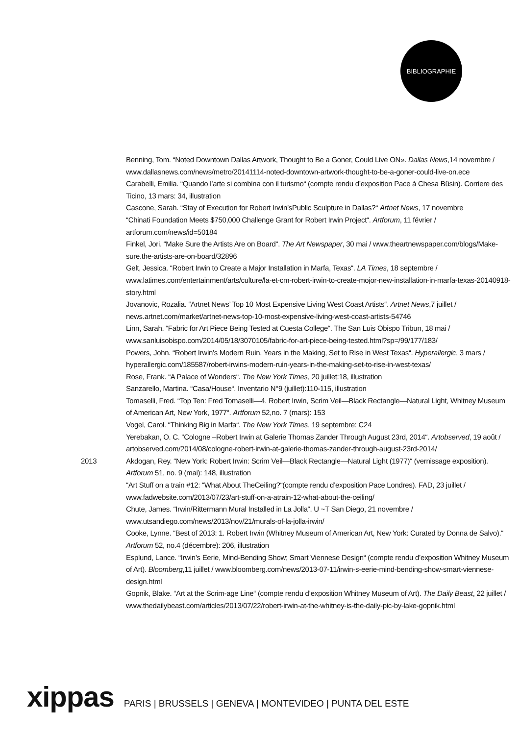BIBLIOGRAPHIE
Benning, Tom. “Noted Downtown Dallas Artwork, Thought to Be a Goner, Could Live ON». Dallas News,14 novembre / www.dallasnews.com/news/metro/20141114-noted-downtown-artwork-thought-to-be-a-goner-could-live-on.ece
Carabelli, Emilia. “Quando l’arte si combina con il turismo“ (compte rendu d’exposition Pace à Chesa Büsin). Corriere des Ticino, 13 mars: 34, illustration
Cascone, Sarah. “Stay of Execution for Robert Irwin’sPublic Sculpture in Dallas?“ Artnet News, 17 novembre
“Chinati Foundation Meets $750,000 Challenge Grant for Robert Irwin Project“. Artforum, 11 février / artforum.com/news/id=50184
Finkel, Jori. “Make Sure the Artists Are on Board“. The Art Newspaper, 30 mai / www.theartnewspaper.com/blogs/Make-sure.the-artists-are-on-board/32896
Gelt, Jessica. “Robert Irwin to Create a Major Installation in Marfa, Texas“. LA Times, 18 septembre / www.latimes.com/entertainment/arts/culture/la-et-cm-robert-irwin-to-create-mojor-new-installation-in-marfa-texas-20140918-story.html
Jovanovic, Rozalia. “Artnet News’ Top 10 Most Expensive Living West Coast Artists“. Artnet News,7 juillet / news.artnet.com/market/artnet-news-top-10-most-expensive-living-west-coast-artists-54746
Linn, Sarah. “Fabric for Art Piece Being Tested at Cuesta College“. The San Luis Obispo Tribun, 18 mai / www.sanluisobispo.com/2014/05/18/3070105/fabric-for-art-piece-being-tested.html?sp=/99/177/183/
Powers, John. “Robert Irwin’s Modern Ruin, Years in the Making, Set to Rise in West Texas“. Hyperallergic, 3 mars / hyperallergic.com/185587/robert-irwins-modern-ruin-years-in-the-making-set-to-rise-in-west-texas/
Rose, Frank. “A Palace of Wonders“. The New York Times, 20 juillet:18, illustration
Sanzarello, Martina. “Casa/House“. Inventario N°9 (juillet):110-115, illustration
Tomaselli, Fred. “Top Ten: Fred Tomaselli—4. Robert Irwin, Scrim Veil—Black Rectangle—Natural Light, Whitney Museum of American Art, New York, 1977“. Artforum 52,no. 7 (mars): 153
Vogel, Carol. “Thinking Big in Marfa“. The New York Times, 19 septembre: C24
Yerebakan, O. C. “Cologne –Robert Irwin at Galerie Thomas Zander Through August 23rd, 2014“. Artobserved, 19 août / artobserved.com/2014/08/cologne-robert-irwin-at-galerie-thomas-zander-through-august-23rd-2014/
2013 Akdogan, Rey. “New York: Robert Irwin: Scrim Veil—Black Rectangle—Natural Light (1977)“ (vernissage exposition). Artforum 51, no. 9 (mai): 148, illustration
“Art Stuff on a train #12: “What About TheCeiling?“(compte rendu d’exposition Pace Londres). FAD, 23 juillet / www.fadwebsite.com/2013/07/23/art-stuff-on-a-atrain-12-what-about-the-ceiling/
Chute, James. “Irwin/Rittermann Mural Installed in La Jolla“. U ~T San Diego, 21 novembre / www.utsandiego.com/news/2013/nov/21/murals-of-la-jolla-irwin/
Cooke, Lynne. “Best of 2013: 1. Robert Irwin (Whitney Museum of American Art, New York: Curated by Donna de Salvo).“ Artforum 52, no.4 (décembre): 206, illustration
Esplund, Lance. “Irwin’s Eerie, Mind-Bending Show; Smart Viennese Design“ (compte rendu d’exposition Whitney Museum of Art). Bloomberg,11 juillet / www.bloomberg.com/news/2013-07-11/irwin-s-eerie-mind-bending-show-smart-viennese-design.html
Gopnik, Blake. “Art at the Scrim-age Line“ (compte rendu d’exposition Whitney Museum of Art). The Daily Beast, 22 juillet / www.thedailybeast.com/articles/2013/07/22/robert-irwin-at-the-whitney-is-the-daily-pic-by-lake-gopnik.html
xippas PARIS | BRUSSELS | GENEVA | MONTEVIDEO | PUNTA DEL ESTE